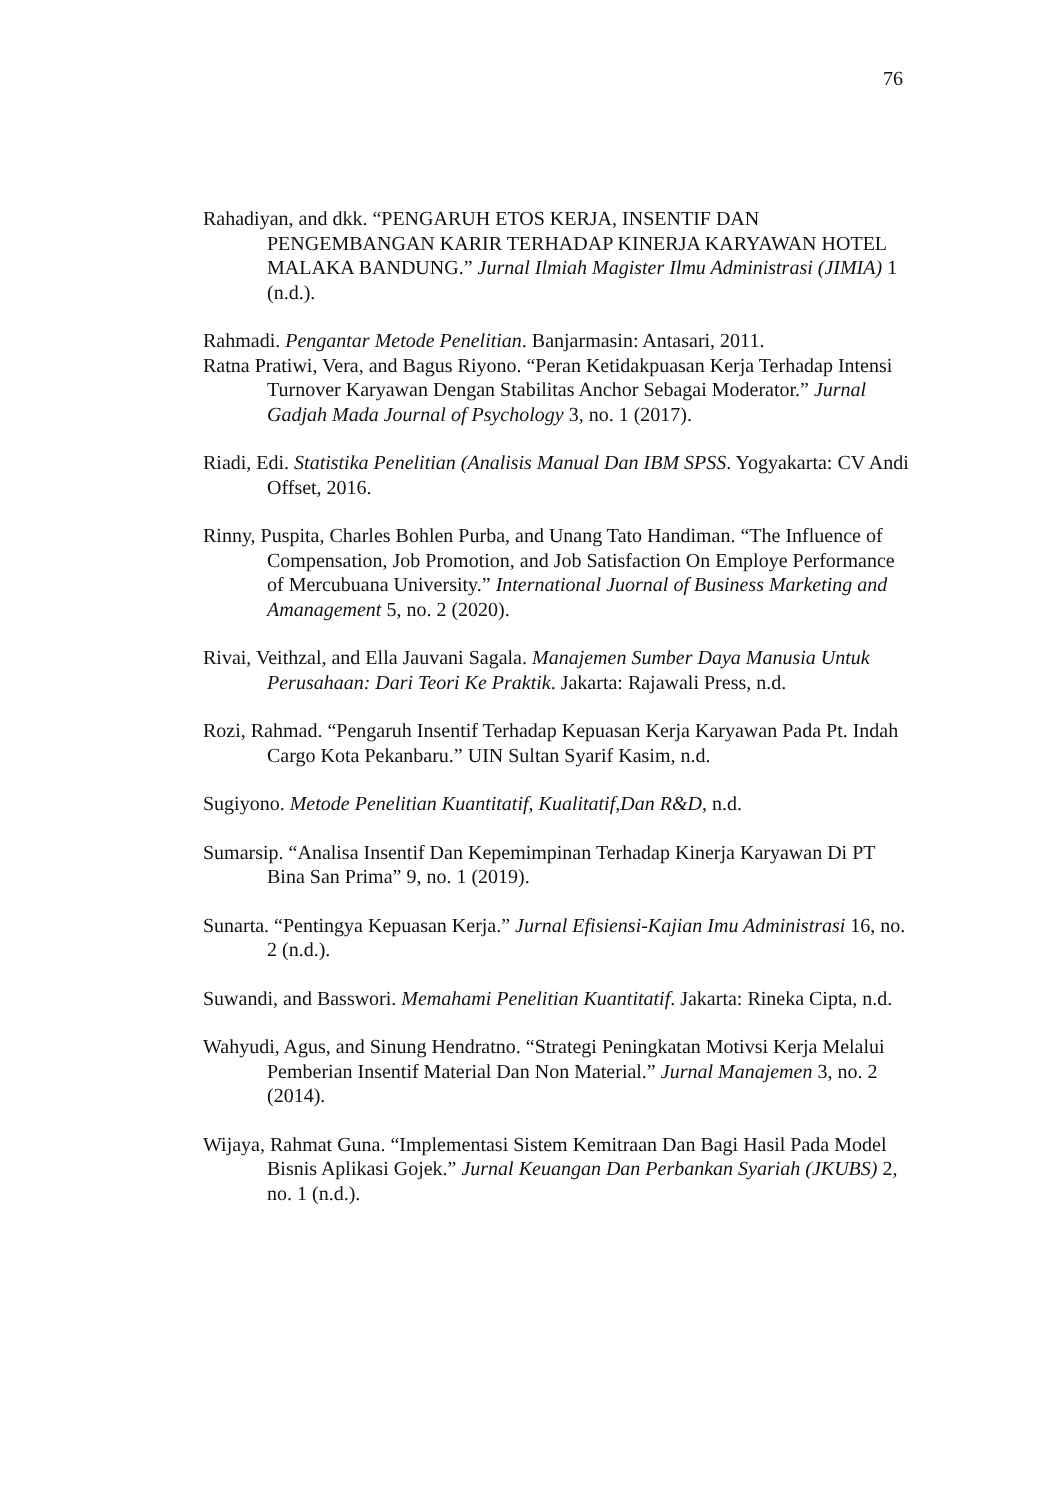76
Rahadiyan, and dkk. “PENGARUH ETOS KERJA, INSENTIF DAN PENGEMBANGAN KARIR TERHADAP KINERJA KARYAWAN HOTEL MALAKA BANDUNG.” Jurnal Ilmiah Magister Ilmu Administrasi (JIMIA) 1 (n.d.).
Rahmadi. Pengantar Metode Penelitian. Banjarmasin: Antasari, 2011.
Ratna Pratiwi, Vera, and Bagus Riyono. “Peran Ketidakpuasan Kerja Terhadap Intensi Turnover Karyawan Dengan Stabilitas Anchor Sebagai Moderator.” Jurnal Gadjah Mada Journal of Psychology 3, no. 1 (2017).
Riadi, Edi. Statistika Penelitian (Analisis Manual Dan IBM SPSS. Yogyakarta: CV Andi Offset, 2016.
Rinny, Puspita, Charles Bohlen Purba, and Unang Tato Handiman. “The Influence of Compensation, Job Promotion, and Job Satisfaction On Employe Performance of Mercubuana University.” International Juornal of Business Marketing and Amanagement 5, no. 2 (2020).
Rivai, Veithzal, and Ella Jauvani Sagala. Manajemen Sumber Daya Manusia Untuk Perusahaan: Dari Teori Ke Praktik. Jakarta: Rajawali Press, n.d.
Rozi, Rahmad. “Pengaruh Insentif Terhadap Kepuasan Kerja Karyawan Pada Pt. Indah Cargo Kota Pekanbaru.” UIN Sultan Syarif Kasim, n.d.
Sugiyono. Metode Penelitian Kuantitatif, Kualitatif,Dan R&D, n.d.
Sumarsip. “Analisa Insentif Dan Kepemimpinan Terhadap Kinerja Karyawan Di PT Bina San Prima” 9, no. 1 (2019).
Sunarta. “Pentingya Kepuasan Kerja.” Jurnal Efisiensi-Kajian Imu Administrasi 16, no. 2 (n.d.).
Suwandi, and Basswori. Memahami Penelitian Kuantitatif. Jakarta: Rineka Cipta, n.d.
Wahyudi, Agus, and Sinung Hendratno. “Strategi Peningkatan Motivsi Kerja Melalui Pemberian Insentif Material Dan Non Material.” Jurnal Manajemen 3, no. 2 (2014).
Wijaya, Rahmat Guna. “Implementasi Sistem Kemitraan Dan Bagi Hasil Pada Model Bisnis Aplikasi Gojek.” Jurnal Keuangan Dan Perbankan Syariah (JKUBS) 2, no. 1 (n.d.).